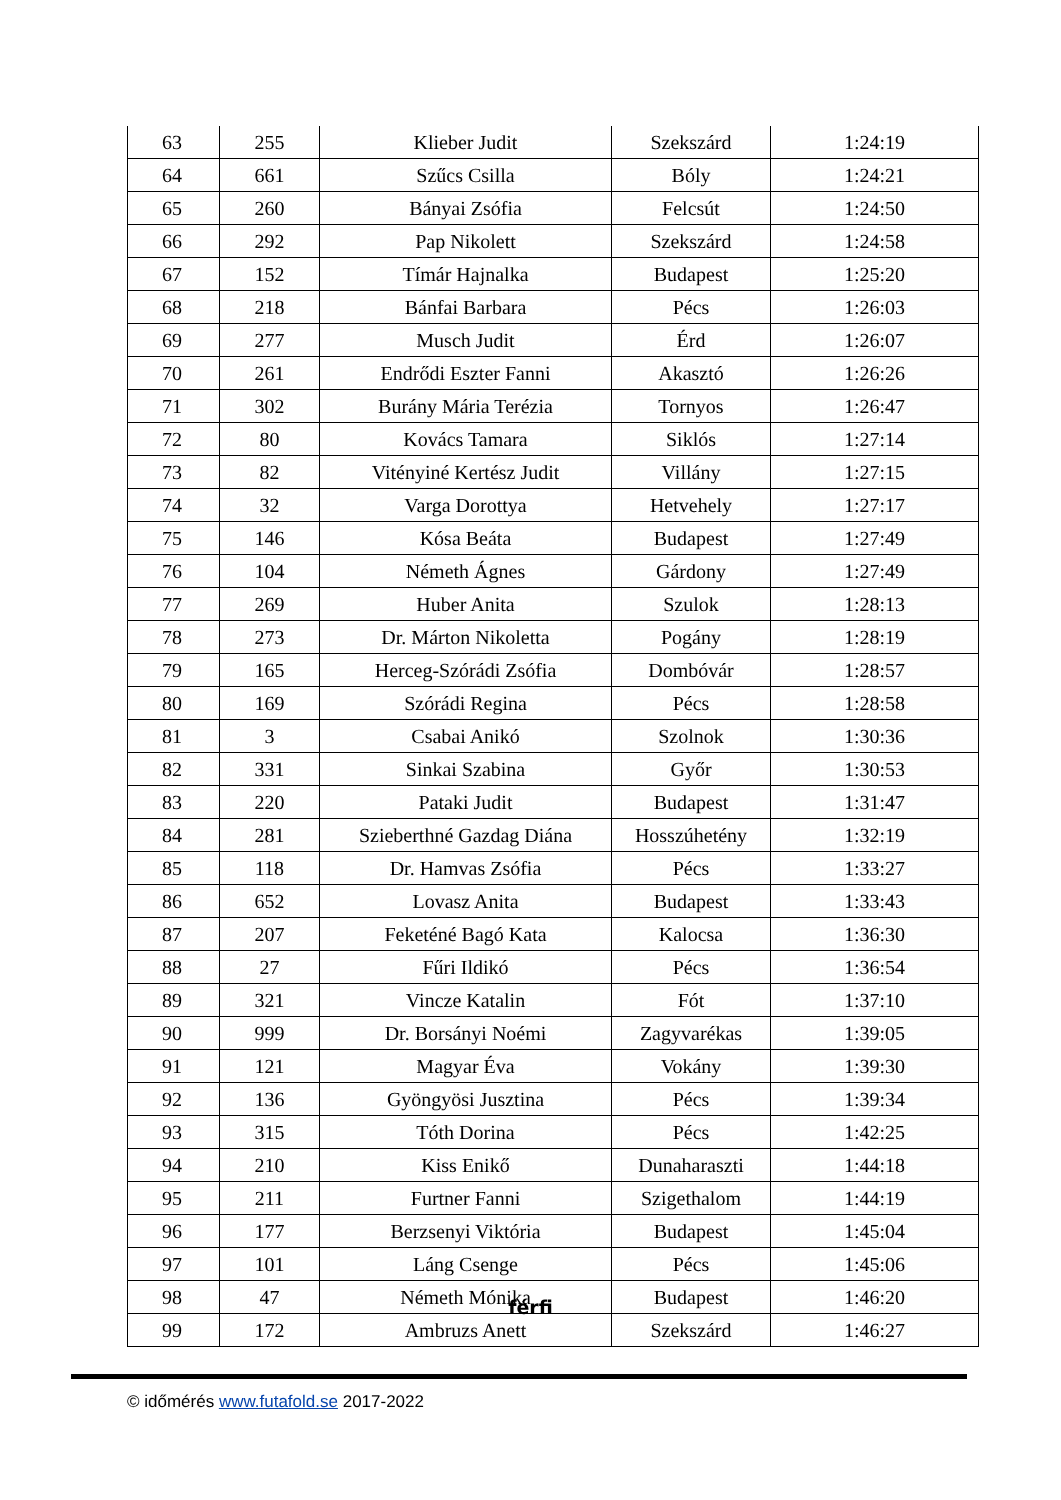| 63 | 255 | Klieber Judit | Szekszárd | 1:24:19 |
| 64 | 661 | Szűcs Csilla | Bóly | 1:24:21 |
| 65 | 260 | Bányai Zsófia | Felcsút | 1:24:50 |
| 66 | 292 | Pap Nikolett | Szekszárd | 1:24:58 |
| 67 | 152 | Tímár Hajnalka | Budapest | 1:25:20 |
| 68 | 218 | Bánfai Barbara | Pécs | 1:26:03 |
| 69 | 277 | Musch Judit | Érd | 1:26:07 |
| 70 | 261 | Endrődi Eszter Fanni | Akasztó | 1:26:26 |
| 71 | 302 | Burány Mária Terézia | Tornyos | 1:26:47 |
| 72 | 80 | Kovács Tamara | Siklós | 1:27:14 |
| 73 | 82 | Vitényiné Kertész Judit | Villány | 1:27:15 |
| 74 | 32 | Varga Dorottya | Hetvehely | 1:27:17 |
| 75 | 146 | Kósa Beáta | Budapest | 1:27:49 |
| 76 | 104 | Németh Ágnes | Gárdony | 1:27:49 |
| 77 | 269 | Huber Anita | Szulok | 1:28:13 |
| 78 | 273 | Dr. Márton Nikoletta | Pogány | 1:28:19 |
| 79 | 165 | Herceg-Szórádi Zsófia | Dombóvár | 1:28:57 |
| 80 | 169 | Szórádi Regina | Pécs | 1:28:58 |
| 81 | 3 | Csabai Anikó | Szolnok | 1:30:36 |
| 82 | 331 | Sinkai Szabina | Győr | 1:30:53 |
| 83 | 220 | Pataki Judit | Budapest | 1:31:47 |
| 84 | 281 | Szieberthné Gazdag Diána | Hosszúhetény | 1:32:19 |
| 85 | 118 | Dr. Hamvas Zsófia | Pécs | 1:33:27 |
| 86 | 652 | Lovasz Anita | Budapest | 1:33:43 |
| 87 | 207 | Feketéné Bagó Kata | Kalocsa | 1:36:30 |
| 88 | 27 | Fűri Ildikó | Pécs | 1:36:54 |
| 89 | 321 | Vincze Katalin | Fót | 1:37:10 |
| 90 | 999 | Dr. Borsányi Noémi | Zagyvarékas | 1:39:05 |
| 91 | 121 | Magyar Éva | Vokány | 1:39:30 |
| 92 | 136 | Gyöngyösi Jusztina | Pécs | 1:39:34 |
| 93 | 315 | Tóth Dorina | Pécs | 1:42:25 |
| 94 | 210 | Kiss Enikő | Dunaharaszti | 1:44:18 |
| 95 | 211 | Furtner Fanni | Szigethalom | 1:44:19 |
| 96 | 177 | Berzsenyi Viktória | Budapest | 1:45:04 |
| 97 | 101 | Láng Csenge | Pécs | 1:45:06 |
| 98 | 47 | Németh Mónika | Budapest | 1:46:20 |
| 99 | 172 | Ambruzs Anett | Szekszárd | 1:46:27 |
férfi
© időmérés www.futafold.se 2017-2022